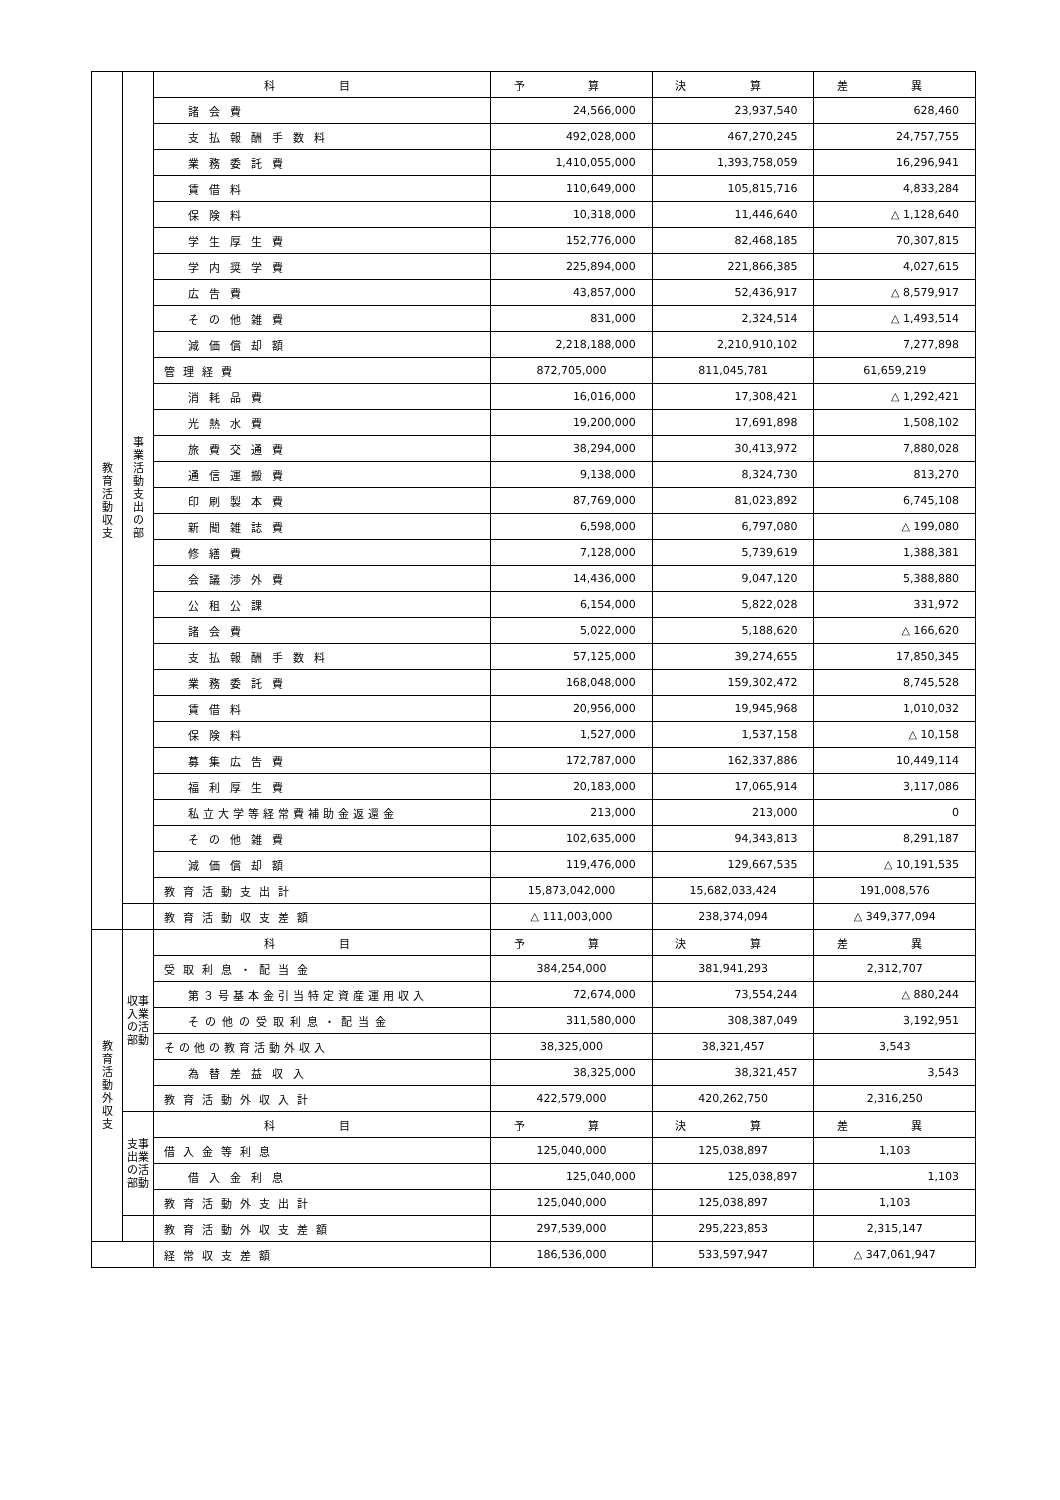| 教 育 活 動 収 支 | 事 業 活 動 支 出 の 部 | 科 目 | 予 算 | 決 算 | 差 異 |
| | | 諸会費 | 24,566,000 | 23,937,540 | 628,460 |
| | | 支払報酬手数料 | 492,028,000 | 467,270,245 | 24,757,755 |
| | | 業務委託費 | 1,410,055,000 | 1,393,758,059 | 16,296,941 |
| | | 賃借料 | 110,649,000 | 105,815,716 | 4,833,284 |
| | | 保険料 | 10,318,000 | 11,446,640 | △ 1,128,640 |
| | | 学生厚生費 | 152,776,000 | 82,468,185 | 70,307,815 |
| | | 学内奨学費 | 225,894,000 | 221,866,385 | 4,027,615 |
| | | 広告費 | 43,857,000 | 52,436,917 | △ 8,579,917 |
| | | その他雑費 | 831,000 | 2,324,514 | △ 1,493,514 |
| | | 減価償却額 | 2,218,188,000 | 2,210,910,102 | 7,277,898 |
| | | 管理経費 | 872,705,000 | 811,045,781 | 61,659,219 |
| | | 消耗品費 | 16,016,000 | 17,308,421 | △ 1,292,421 |
| | | 光熱水費 | 19,200,000 | 17,691,898 | 1,508,102 |
| | | 旅費交通費 | 38,294,000 | 30,413,972 | 7,880,028 |
| | | 通信運搬費 | 9,138,000 | 8,324,730 | 813,270 |
| | | 印刷製本費 | 87,769,000 | 81,023,892 | 6,745,108 |
| | | 新聞雑誌費 | 6,598,000 | 6,797,080 | △ 199,080 |
| | | 修繕費 | 7,128,000 | 5,739,619 | 1,388,381 |
| | | 会議渉外費 | 14,436,000 | 9,047,120 | 5,388,880 |
| | | 公租公課 | 6,154,000 | 5,822,028 | 331,972 |
| | | 諸会費 | 5,022,000 | 5,188,620 | △ 166,620 |
| | | 支払報酬手数料 | 57,125,000 | 39,274,655 | 17,850,345 |
| | | 業務委託費 | 168,048,000 | 159,302,472 | 8,745,528 |
| | | 賃借料 | 20,956,000 | 19,945,968 | 1,010,032 |
| | | 保険料 | 1,527,000 | 1,537,158 | △ 10,158 |
| | | 募集広告費 | 172,787,000 | 162,337,886 | 10,449,114 |
| | | 福利厚生費 | 20,183,000 | 17,065,914 | 3,117,086 |
| | | 私立大学等経常費補助金返還金 | 213,000 | 213,000 | 0 |
| | | その他雑費 | 102,635,000 | 94,343,813 | 8,291,187 |
| | | 減価償却額 | 119,476,000 | 129,667,535 | △ 10,191,535 |
| | | 教育活動支出計 | 15,873,042,000 | 15,682,033,424 | 191,008,576 |
| | | 教育活動収支差額 | △ 111,003,000 | 238,374,094 | △ 349,377,094 |
| 教 育 活 動 外 収 支 | 収事 入業 の活 部動 | 科 目 | 予 算 | 決 算 | 差 異 |
| | | 受取利息・配当金 | 384,254,000 | 381,941,293 | 2,312,707 |
| | | 第３号基本金引当特定資産運用収入 | 72,674,000 | 73,554,244 | △ 880,244 |
| | | その他の受取利息・配当金 | 311,580,000 | 308,387,049 | 3,192,951 |
| | | その他の教育活動外収入 | 38,325,000 | 38,321,457 | 3,543 |
| | | 為替差益収入 | 38,325,000 | 38,321,457 | 3,543 |
| | | 教育活動外収入計 | 422,579,000 | 420,262,750 | 2,316,250 |
| | 支事 出業 の活 部動 | 科 目 | 予 算 | 決 算 | 差 異 |
| | | 借入金等利息 | 125,040,000 | 125,038,897 | 1,103 |
| | | 借入金利息 | 125,040,000 | 125,038,897 | 1,103 |
| | | 教育活動外支出計 | 125,040,000 | 125,038,897 | 1,103 |
| | | 教育活動外収支差額 | 297,539,000 | 295,223,853 | 2,315,147 |
| | | 経常収支差額 | 186,536,000 | 533,597,947 | △ 347,061,947 |